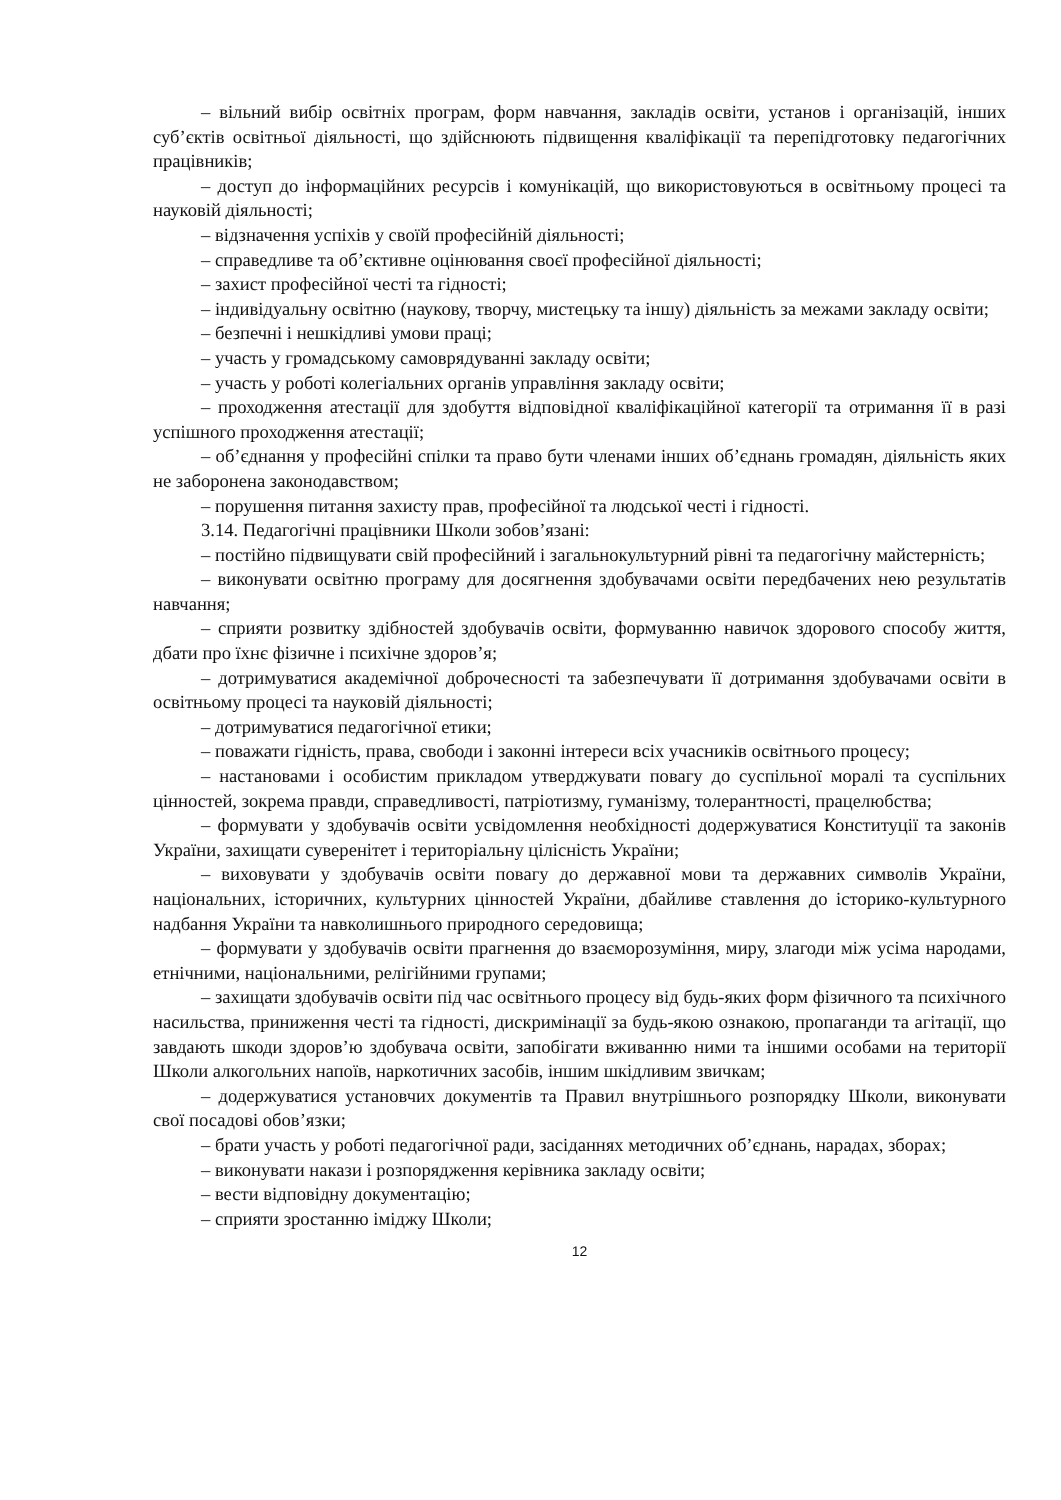– вільний вибір освітніх програм, форм навчання, закладів освіти, установ і організацій, інших суб’єктів освітньої діяльності, що здійснюють підвищення кваліфікації та перепідготовку педагогічних працівників;
– доступ до інформаційних ресурсів і комунікацій, що використовуються в освітньому процесі та науковій діяльності;
– відзначення успіхів у своїй професійній діяльності;
– справедливе та об’єктивне оцінювання своєї професійної діяльності;
– захист професійної честі та гідності;
– індивідуальну освітню (наукову, творчу, мистецьку та іншу) діяльність за межами закладу освіти;
– безпечні і нешкідливі умови праці;
– участь у громадському самоврядуванні закладу освіти;
– участь у роботі колегіальних органів управління закладу освіти;
– проходження атестації для здобуття відповідної кваліфікаційної категорії та отримання її в разі успішного проходження атестації;
– об’єднання у професійні спілки та право бути членами інших об’єднань громадян, діяльність яких не заборонена законодавством;
– порушення питання захисту прав, професійної та людської честі і гідності.
3.14. Педагогічні працівники Школи зобов’язані:
– постійно підвищувати свій професійний і загальнокультурний рівні та педагогічну майстерність;
– виконувати освітню програму для досягнення здобувачами освіти передбачених нею результатів навчання;
– сприяти розвитку здібностей здобувачів освіти, формуванню навичок здорового способу життя, дбати про їхнє фізичне і психічне здоров’я;
– дотримуватися академічної доброчесності та забезпечувати її дотримання здобувачами освіти в освітньому процесі та науковій діяльності;
– дотримуватися педагогічної етики;
– поважати гідність, права, свободи і законні інтереси всіх учасників освітнього процесу;
– настановами і особистим прикладом утверджувати повагу до суспільної моралі та суспільних цінностей, зокрема правди, справедливості, патріотизму, гуманізму, толерантності, працелюбства;
– формувати у здобувачів освіти усвідомлення необхідності додержуватися Конституції та законів України, захищати суверенітет і територіальну цілісність України;
– виховувати у здобувачів освіти повагу до державної мови та державних символів України, національних, історичних, культурних цінностей України, дбайливе ставлення до історико-культурного надбання України та навколишнього природного середовища;
– формувати у здобувачів освіти прагнення до взаєморозуміння, миру, злагоди між усіма народами, етнічними, національними, релігійними групами;
– захищати здобувачів освіти під час освітнього процесу від будь-яких форм фізичного та психічного насильства, приниження честі та гідності, дискримінації за будь-якою ознакою, пропаганди та агітації, що завдають шкоди здоров’ю здобувача освіти, запобігати вживанню ними та іншими особами на території Школи алкогольних напоїв, наркотичних засобів, іншим шкідливим звичкам;
– додержуватися установчих документів та Правил внутрішнього розпорядку Школи, виконувати свої посадові обов’язки;
– брати участь у роботі педагогічної ради, засіданнях методичних об’єднань, нарадах, зборах;
– виконувати накази і розпорядження керівника закладу освіти;
– вести відповідну документацію;
– сприяти зростанню іміджу Школи;
12